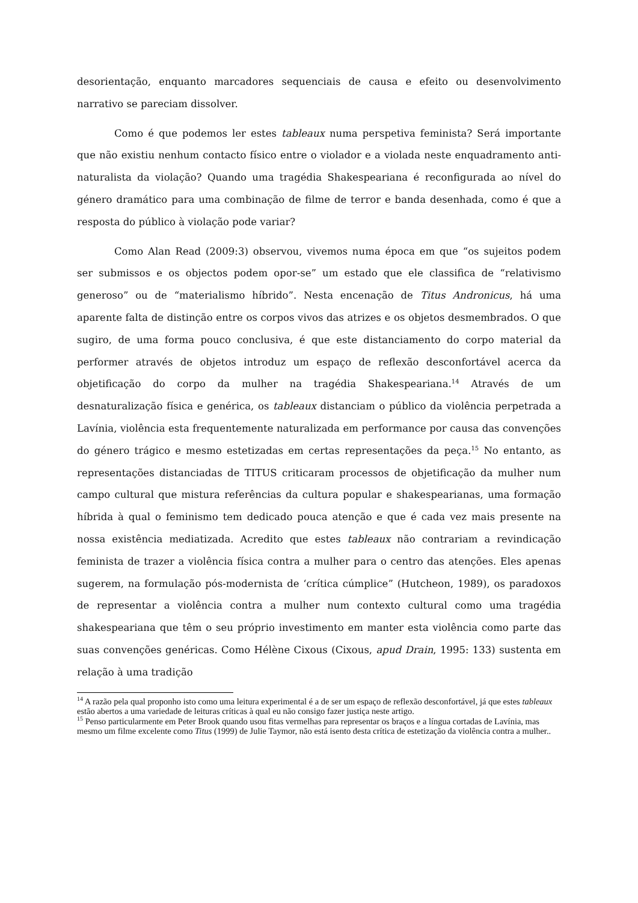desorientação, enquanto marcadores sequenciais de causa e efeito ou desenvolvimento narrativo se pareciam dissolver.
Como é que podemos ler estes tableaux numa perspetiva feminista? Será importante que não existiu nenhum contacto físico entre o violador e a violada neste enquadramento anti-naturalista da violação? Quando uma tragédia Shakespeariana é reconfigurada ao nível do género dramático para uma combinação de filme de terror e banda desenhada, como é que a resposta do público à violação pode variar?
Como Alan Read (2009:3) observou, vivemos numa época em que “os sujeitos podem ser submissos e os objectos podem opor-se” um estado que ele classifica de “relativismo generoso” ou de “materialismo híbrido”. Nesta encenação de Titus Andronicus, há uma aparente falta de distinção entre os corpos vivos das atrizes e os objetos desmembrados. O que sugiro, de uma forma pouco conclusiva, é que este distanciamento do corpo material da performer através de objetos introduz um espaço de reflexão desconfortável acerca da objetificação do corpo da mulher na tragédia Shakespeariana.<sup>14</sup> Através de um desnaturalização física e genérica, os tableaux distanciam o público da violência perpetrada a Lavínia, violência esta frequentemente naturalizada em performance por causa das convenções do género trágico e mesmo estetizadas em certas representações da peça.<sup>15</sup> No entanto, as representações distanciadas de TITUS criticaram processos de objetificação da mulher num campo cultural que mistura referências da cultura popular e shakespearianas, uma formação híbrida à qual o feminismo tem dedicado pouca atenção e que é cada vez mais presente na nossa existência mediatizada. Acredito que estes tableaux não contrariam a revindicação feminista de trazer a violência física contra a mulher para o centro das atenções. Eles apenas sugerem, na formulação pós-modernista de ‘crítica cúmplice” (Hutcheon, 1989), os paradoxos de representar a violência contra a mulher num contexto cultural como uma tragédia shakespeariana que têm o seu próprio investimento em manter esta violência como parte das suas convenções genéricas. Como Hélène Cixous (Cixous, apud Drain, 1995: 133) sustenta em relação à uma tradição
<sup>14</sup> A razão pela qual proponho isto como uma leitura experimental é a de ser um espaço de reflexão desconfortável, já que estes tableaux estão abertos a uma variedade de leituras críticas à qual eu não consigo fazer justiça neste artigo.
<sup>15</sup> Penso particularmente em Peter Brook quando usou fitas vermelhas para representar os braços e a língua cortadas de Lavínia, mas mesmo um filme excelente como Titus (1999) de Julie Taymor, não está isento desta crítica de estetização da violência contra a mulher..